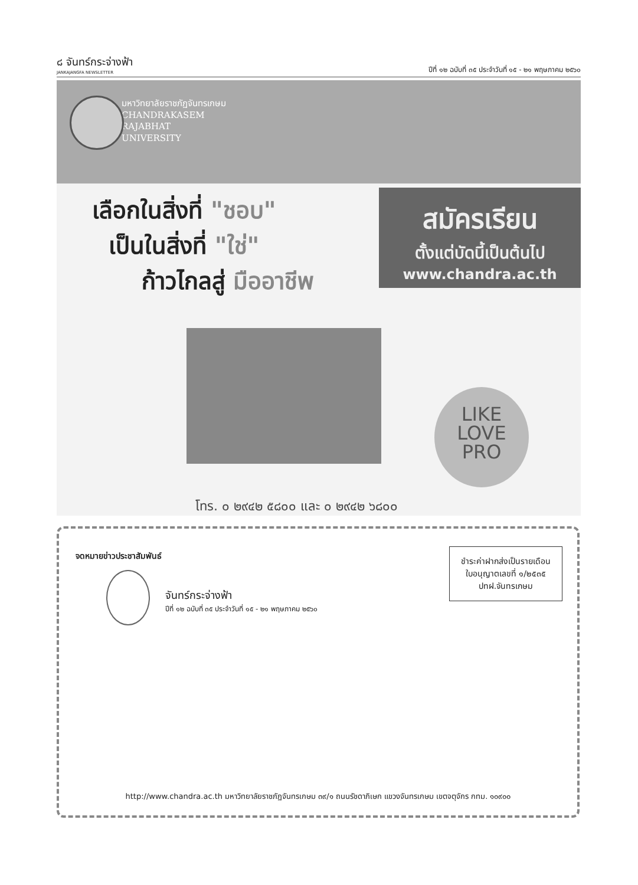๘ จันทร์กระจ่างฟ้า
JANKAJANGFA NEWSLETTER
ปีที่ ๑๒ ฉบับที่ ๓๕ ประจำวันที่ ๑๕ - ๒๑ พฤษภาคม ๒๕๖๐
มหาวิทยาลัยราชภัฏจันทรเกษม
CHANDRAKASEM
RAJABHAT
UNIVERSITY
เลือกในสิ่งที่ "ชอบ"
เป็นในสิ่งที่ "ใช่"
ก้าวไกลสู่ มืออาชีพ
สมัครเรียน
ตั้งแต่บัดนี้เป็นต้นไป
www.chandra.ac.th
LIKE
LOVE
PRO
โทร. ๐ ๒๙๔๒ ๕๘๐๐ และ ๐ ๒๙๔๒ ๖๘๐๐
จดหมายข่าวประชาสัมพันธ์
ชำระค่าฝากส่งเป็นรายเดือน
ใบอนุญาตเลขที่ ๑/๒๕๓๕
ปทฝ.จันทรเกษม
จันทร์กระจ่างฟ้า
ปีที่ ๑๒ ฉบับที่ ๓๕ ประจำวันที่ ๑๕ - ๒๑ พฤษภาคม ๒๕๖๐
http://www.chandra.ac.th มหาวิทยาลัยราชภัฏจันทรเกษม ๓๙/๑ ถนนรัชดาภิเษก แขวงจันทรเกษม เขตจตุจักร กทม. ๑๐๙๐๐